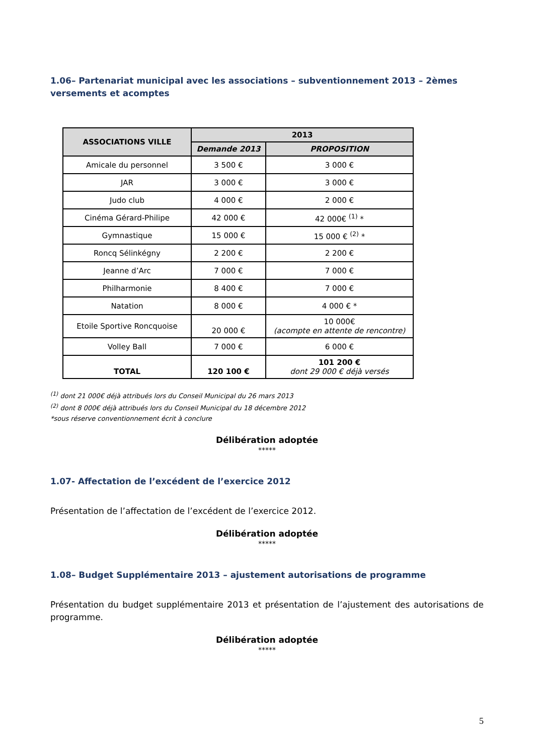1.06– Partenariat municipal avec les associations – subventionnement 2013 – 2èmes versements et acomptes
| ASSOCIATIONS VILLE | 2013 | |
| --- | --- | --- |
| | Demande 2013 | PROPOSITION |
| Amicale du personnel | 3 500 € | 3 000 € |
| JAR | 3 000 € | 3 000 € |
| Judo club | 4 000 € | 2 000 € |
| Cinéma Gérard-Philipe | 42 000 € | 42 000€ <sup>(1)</sup> * |
| Gymnastique | 15 000 € | 15 000 € <sup>(2)</sup> * |
| Roncq Sélinkégny | 2 200 € | 2 200 € |
| Jeanne d’Arc | 7 000 € | 7 000 € |
| Philharmonie | 8 400 € | 7 000 € |
| Natation | 8 000 € | 4 000 € * |
| Etoile Sportive Roncquoise | 20 000 € | 10 000€ (acompte en attente de rencontre) |
| Volley Ball | 7 000 € | 6 000 € |
| TOTAL | 120 100 € | 101 200 € dont 29 000 € déjà versés |
<sup>(1)</sup> dont 21 000€ déjà attribués lors du Conseil Municipal du 26 mars 2013
<sup>(2)</sup> dont 8 000€ déjà attribués lors du Conseil Municipal du 18 décembre 2012
*sous réserve conventionnement écrit à conclure
Délibération adoptée
*****
1.07- Affectation de l’excédent de l’exercice 2012
Présentation de l’affectation de l’excédent de l’exercice 2012.
Délibération adoptée
*****
1.08– Budget Supplémentaire 2013 – ajustement autorisations de programme
Présentation du budget supplémentaire 2013 et présentation de l’ajustement des autorisations de programme.
Délibération adoptée
*****
5